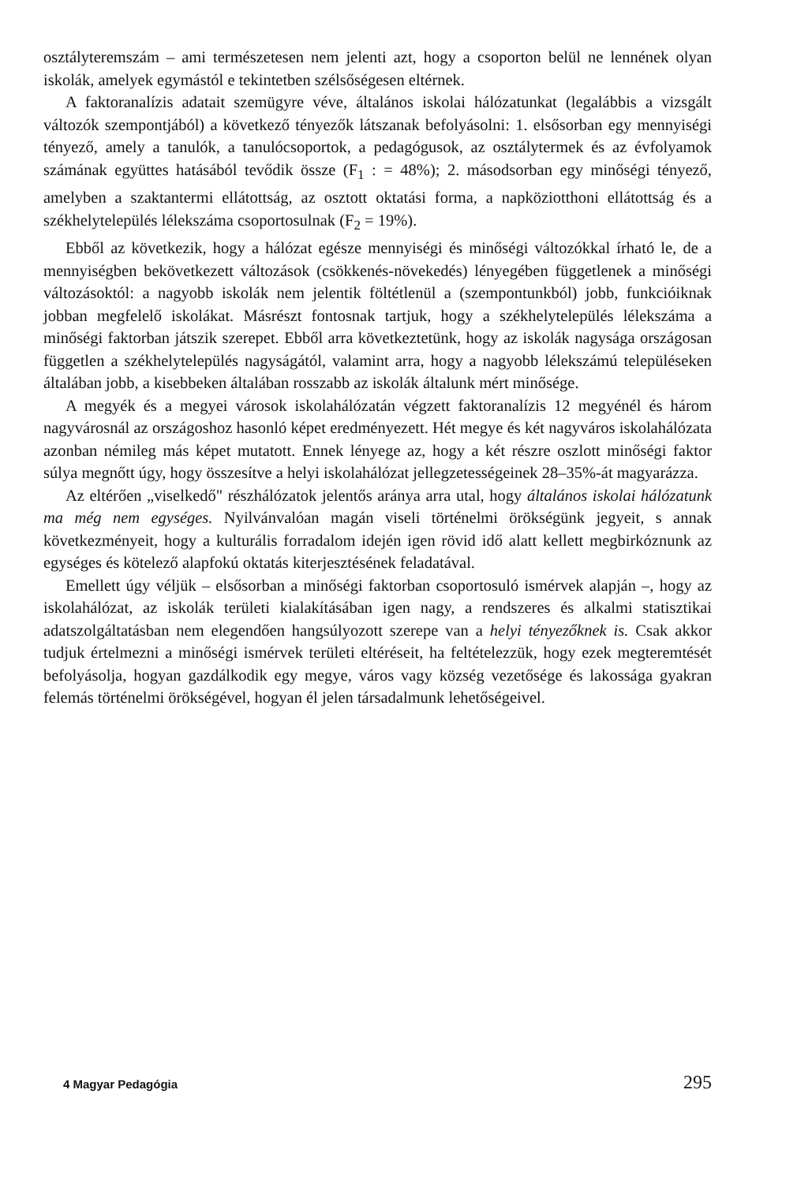osztályteremszám – ami természetesen nem jelenti azt, hogy a csoporton belül ne lennének olyan iskolák, amelyek egymástól e tekintetben szélsőségesen eltérnek.
A faktoranalízis adatait szemügyre véve, általános iskolai hálózatunkat (legalábbis a vizsgált változók szempontjából) a következő tényezők látszanak befolyásolni: 1. elsősorban egy mennyiségi tényező, amely a tanulók, a tanulócsoportok, a pedagógusok, az osztálytermek és az évfolyamok számának együttes hatásából tevődik össze (F<sub>1</sub> : = 48%); 2. másodsorban egy minőségi tényező, amelyben a szaktantermi ellátottság, az osztott oktatási forma, a napköziotthoni ellátottság és a székhelytelepülés lélekszáma csoportosulnak (F<sub>2</sub> = 19%).
Ebből az következik, hogy a hálózat egésze mennyiségi és minőségi változókkal írható le, de a mennyiségben bekövetkezett változások (csökkenés-növekedés) lényegében függetlenek a minőségi változásoktól: a nagyobb iskolák nem jelentik föltétlenül a (szempontunkból) jobb, funkcióiknak jobban megfelelő iskolákat. Másrészt fontosnak tartjuk, hogy a székhelytelepülés lélekszáma a minőségi faktorban játszik szerepet. Ebből arra következtetünk, hogy az iskolák nagysága országosan független a székhelytelepülés nagyságától, valamint arra, hogy a nagyobb lélekszámú településeken általában jobb, a kisebbeken általában rosszabb az iskolák általunk mért minősége.
A megyék és a megyei városok iskolahálózatán végzett faktoranalízis 12 megyénél és három nagyvárosnál az országoshoz hasonló képet eredményezett. Hét megye és két nagyváros iskolahálózata azonban némileg más képet mutatott. Ennek lényege az, hogy a két részre oszlott minőségi faktor súlya megnőtt úgy, hogy összesítve a helyi iskolahálózat jellegzetességeinek 28–35%-át magyarázza.
Az eltérően „viselkedő" részhálózatok jelentős aránya arra utal, hogy általános iskolai hálózatunk ma még nem egységes. Nyilvánvalóan magán viseli történelmi örökségünk jegyeit, s annak következményeit, hogy a kulturális forradalom idején igen rövid idő alatt kellett megbirkóznunk az egységes és kötelező alapfokú oktatás kiterjesztésének feladatával.
Emellett úgy véljük – elsősorban a minőségi faktorban csoportosuló ismérvek alapján –, hogy az iskolahálózat, az iskolák területi kialakításában igen nagy, a rendszeres és alkalmi statisztikai adatszolgáltatásban nem elegendően hangsúlyozott szerepe van a helyi tényezőknek is. Csak akkor tudjuk értelmezni a minőségi ismérvek területi eltéréseit, ha feltételezzük, hogy ezek megteremtését befolyásolja, hogyan gazdálkodik egy megye, város vagy község vezetősége és lakossága gyakran felemás történelmi örökségével, hogyan él jelen társadalmunk lehetőségeivel.
4 Magyar Pedagógia 295